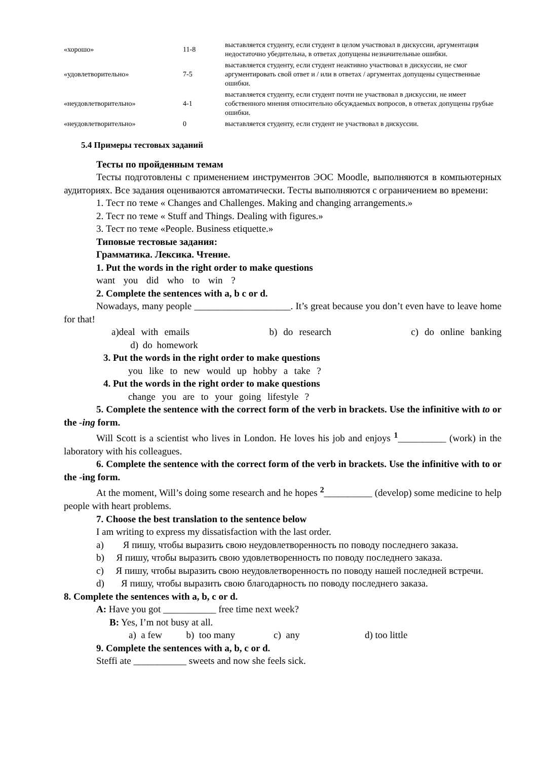| «хорошо» | 11-8 | выставляется студенту, если студент в целом участвовал в дискуссии, аргументация недостаточно убедительна, в ответах допущены незначительные ошибки. |
| «удовлетворительно» | 7-5 | выставляется студенту, если студент неактивно участвовал в дискуссии, не смог аргументировать свой ответ и / или в ответах / аргументах допущены существенные ошибки. |
| «неудовлетворительно» | 4-1 | выставляется студенту, если студент почти не участвовал в дискуссии, не имеет собственного мнения относительно обсуждаемых вопросов, в ответах допущены грубые ошибки. |
| «неудовлетворительно» | 0 | выставляется студенту, если студент не участвовал в дискуссии. |
5.4 Примеры тестовых заданий
Тесты по пройденным темам
Тесты подготовлены с применением инструментов ЭОС Moodle, выполняются в компьютерных аудиториях. Все задания оцениваются автоматически. Тесты выполняются с ограничением во времени:
1. Тест по теме « Changes and Challenges. Making and changing arrangements.»
2. Тест по теме « Stuff and Things. Dealing with figures.»
3. Тест по теме «People. Business etiquette.»
Типовые тестовые задания:
Грамматика. Лексика. Чтение.
1. Put the words in the right order to make questions
want you did who to win ?
2. Complete the sentences with a, b c or d.
Nowadays, many people ____________________. It’s great because you don’t even have to leave home for that!
a)deal with emails b) do research c) do online banking d) do homework
3. Put the words in the right order to make questions
you like to new would up hobby a take ?
4. Put the words in the right order to make questions
change you are to your going lifestyle ?
5. Complete the sentence with the correct form of the verb in brackets. Use the infinitive with to or the -ing form.
Will Scott is a scientist who lives in London. He loves his job and enjoys <sup>1</sup>__________ (work) in the laboratory with his colleagues.
6. Complete the sentence with the correct form of the verb in brackets. Use the infinitive with to or the -ing form.
At the moment, Will’s doing some research and he hopes <sup>2</sup>__________ (develop) some medicine to help people with heart problems.
7. Choose the best translation to the sentence below
I am writing to express my dissatisfaction with the last order.
a) Я пишу, чтобы выразить свою неудовлетворенность по поводу последнего заказа.
b) Я пишу, чтобы выразить свою удовлетворенность по поводу последнего заказа.
c) Я пишу, чтобы выразить свою неудовлетворенность по поводу нашей последней встречи.
d) Я пишу, чтобы выразить свою благодарность по поводу последнего заказа.
8. Complete the sentences with a, b, c or d.
A: Have you got ___________ free time next week?
B: Yes, I’m not busy at all.
a) a few b) too many c) any d) too little
9. Complete the sentences with a, b, c or d.
Steffi ate ___________ sweets and now she feels sick.